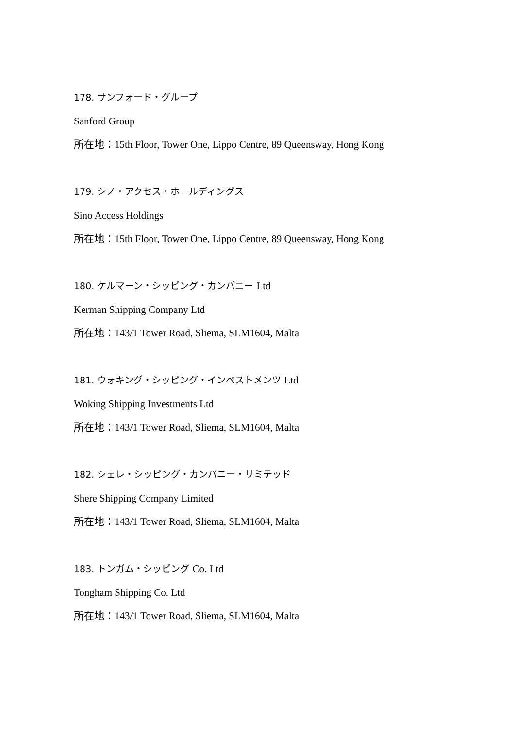178. サンフォード・グループ
Sanford Group
所在地：15th Floor, Tower One, Lippo Centre, 89 Queensway, Hong Kong
179. シノ・アクセス・ホールディングス
Sino Access Holdings
所在地：15th Floor, Tower One, Lippo Centre, 89 Queensway, Hong Kong
180. ケルマーン・シッピング・カンパニー Ltd
Kerman Shipping Company Ltd
所在地：143/1 Tower Road, Sliema, SLM1604, Malta
181. ウォキング・シッピング・インベストメンツ Ltd
Woking Shipping Investments Ltd
所在地：143/1 Tower Road, Sliema, SLM1604, Malta
182. シェレ・シッピング・カンパニー・リミテッド
Shere Shipping Company Limited
所在地：143/1 Tower Road, Sliema, SLM1604, Malta
183. トンガム・シッピング Co. Ltd
Tongham Shipping Co. Ltd
所在地：143/1 Tower Road, Sliema, SLM1604, Malta